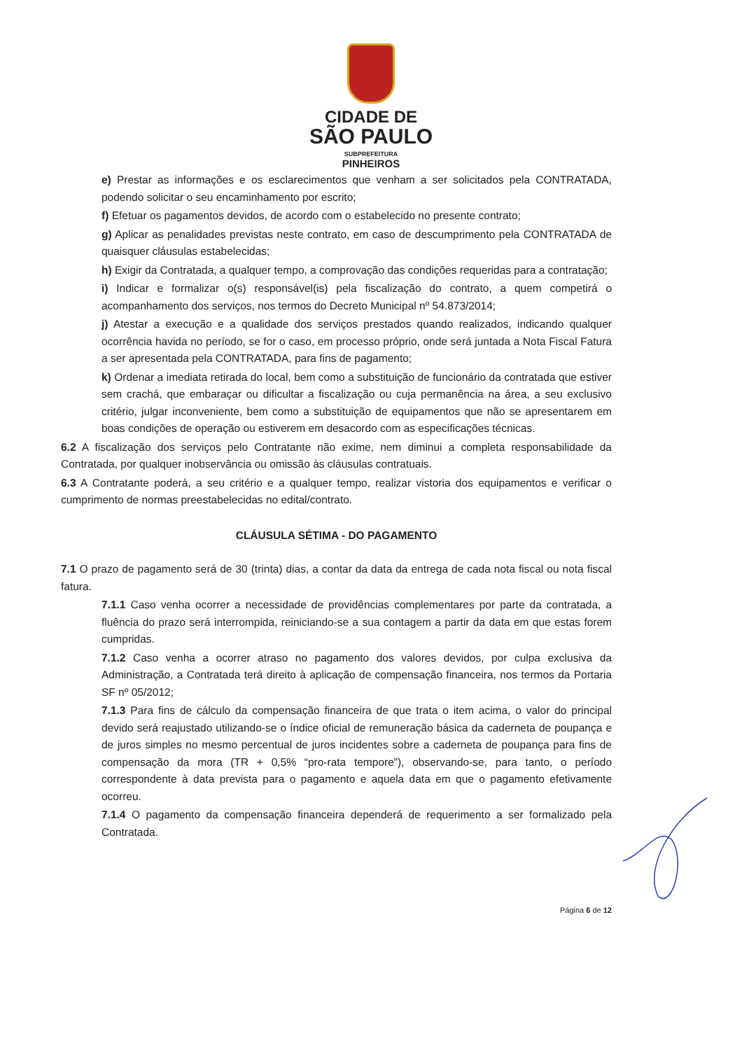CIDADE DE
SÃO PAULO
SUBPREFEITURA
PINHEIROS
e) Prestar as informações e os esclarecimentos que venham a ser solicitados pela CONTRATADA, podendo solicitar o seu encaminhamento por escrito;
f) Efetuar os pagamentos devidos, de acordo com o estabelecido no presente contrato;
g) Aplicar as penalidades previstas neste contrato, em caso de descumprimento pela CONTRATADA de quaisquer cláusulas estabelecidas;
h) Exigir da Contratada, a qualquer tempo, a comprovação das condições requeridas para a contratação;
i) Indicar e formalizar o(s) responsável(is) pela fiscalização do contrato, a quem competirá o acompanhamento dos serviços, nos termos do Decreto Municipal nº 54.873/2014;
j) Atestar a execução e a qualidade dos serviços prestados quando realizados, indicando qualquer ocorrência havida no período, se for o caso, em processo próprio, onde será juntada a Nota Fiscal Fatura a ser apresentada pela CONTRATADA, para fins de pagamento;
k) Ordenar a imediata retirada do local, bem como a substituição de funcionário da contratada que estiver sem crachá, que embaraçar ou dificultar a fiscalização ou cuja permanência na área, a seu exclusivo critério, julgar inconveniente, bem como a substituição de equipamentos que não se apresentarem em boas condições de operação ou estiverem em desacordo com as especificações técnicas.
6.2 A fiscalização dos serviços pelo Contratante não exime, nem diminui a completa responsabilidade da Contratada, por qualquer inobservância ou omissão às cláusulas contratuais.
6.3 A Contratante poderá, a seu critério e a qualquer tempo, realizar vistoria dos equipamentos e verificar o cumprimento de normas preestabelecidas no edital/contrato.
CLÁUSULA SÉTIMA - DO PAGAMENTO
7.1 O prazo de pagamento será de 30 (trinta) dias, a contar da data da entrega de cada nota fiscal ou nota fiscal fatura.
7.1.1 Caso venha ocorrer a necessidade de providências complementares por parte da contratada, a fluência do prazo será interrompida, reiniciando-se a sua contagem a partir da data em que estas forem cumpridas.
7.1.2 Caso venha a ocorrer atraso no pagamento dos valores devidos, por culpa exclusiva da Administração, a Contratada terá direito à aplicação de compensação financeira, nos termos da Portaria SF nº 05/2012;
7.1.3 Para fins de cálculo da compensação financeira de que trata o item acima, o valor do principal devido será reajustado utilizando-se o índice oficial de remuneração básica da caderneta de poupança e de juros simples no mesmo percentual de juros incidentes sobre a caderneta de poupança para fins de compensação da mora (TR + 0,5% “pro-rata tempore”), observando-se, para tanto, o período correspondente à data prevista para o pagamento e aquela data em que o pagamento efetivamente ocorreu.
7.1.4 O pagamento da compensação financeira dependerá de requerimento a ser formalizado pela Contratada.
Página 6 de 12